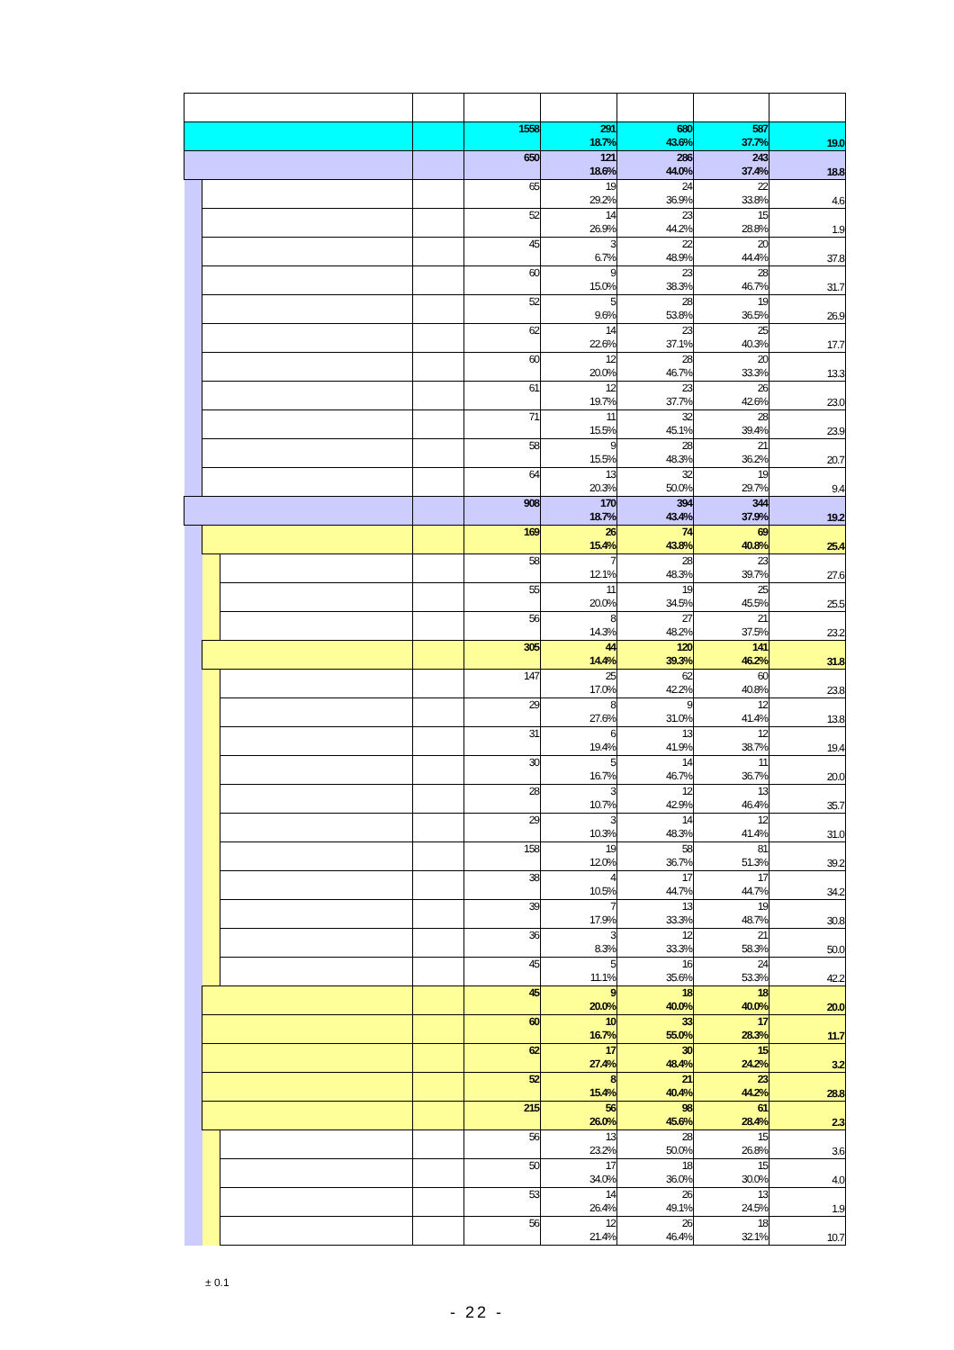| | | | | 1558 | 291 18.7% | 680 43.6% | 587 37.7% | 19.0 |
| | | | | 650 | 121 18.6% | 286 44.0% | 243 37.4% | 18.8 |
| | | | | 65 | 19 29.2% | 24 36.9% | 22 33.8% | 4.6 |
| | | | | 52 | 14 26.9% | 23 44.2% | 15 28.8% | 1.9 |
| | | | | 45 | 3 6.7% | 22 48.9% | 20 44.4% | 37.8 |
| | | | | 60 | 9 15.0% | 23 38.3% | 28 46.7% | 31.7 |
| | | | | 52 | 5 9.6% | 28 53.8% | 19 36.5% | 26.9 |
| | | | | 62 | 14 22.6% | 23 37.1% | 25 40.3% | 17.7 |
| | | | | 60 | 12 20.0% | 28 46.7% | 20 33.3% | 13.3 |
| | | | | 61 | 12 19.7% | 23 37.7% | 26 42.6% | 23.0 |
| | | | | 71 | 11 15.5% | 32 45.1% | 28 39.4% | 23.9 |
| | | | | 58 | 9 15.5% | 28 48.3% | 21 36.2% | 20.7 |
| | | | | 64 | 13 20.3% | 32 50.0% | 19 29.7% | 9.4 |
| | | | | 908 | 170 18.7% | 394 43.4% | 344 37.9% | 19.2 |
| | | | | 169 | 26 15.4% | 74 43.8% | 69 40.8% | 25.4 |
| | | | | 58 | 7 12.1% | 28 48.3% | 23 39.7% | 27.6 |
| | | | | 55 | 11 20.0% | 19 34.5% | 25 45.5% | 25.5 |
| | | | | 56 | 8 14.3% | 27 48.2% | 21 37.5% | 23.2 |
| | | | | 305 | 44 14.4% | 120 39.3% | 141 46.2% | 31.8 |
| | | | | 147 | 25 17.0% | 62 42.2% | 60 40.8% | 23.8 |
| | | | | 29 | 8 27.6% | 9 31.0% | 12 41.4% | 13.8 |
| | | | | 31 | 6 19.4% | 13 41.9% | 12 38.7% | 19.4 |
| | | | | 30 | 5 16.7% | 14 46.7% | 11 36.7% | 20.0 |
| | | | | 28 | 3 10.7% | 12 42.9% | 13 46.4% | 35.7 |
| | | | | 29 | 3 10.3% | 14 48.3% | 12 41.4% | 31.0 |
| | | | | 158 | 19 12.0% | 58 36.7% | 81 51.3% | 39.2 |
| | | | | 38 | 4 10.5% | 17 44.7% | 17 44.7% | 34.2 |
| | | | | 39 | 7 17.9% | 13 33.3% | 19 48.7% | 30.8 |
| | | | | 36 | 3 8.3% | 12 33.3% | 21 58.3% | 50.0 |
| | | | | 45 | 5 11.1% | 16 35.6% | 24 53.3% | 42.2 |
| | | | | 45 | 9 20.0% | 18 40.0% | 18 40.0% | 20.0 |
| | | | | 60 | 10 16.7% | 33 55.0% | 17 28.3% | 11.7 |
| | | | | 62 | 17 27.4% | 30 48.4% | 15 24.2% | 3.2 |
| | | | | 52 | 8 15.4% | 21 40.4% | 23 44.2% | 28.8 |
| | | | | 215 | 56 26.0% | 98 45.6% | 61 28.4% | 2.3 |
| | | | | 56 | 13 23.2% | 28 50.0% | 15 26.8% | 3.6 |
| | | | | 50 | 17 34.0% | 18 36.0% | 15 30.0% | 4.0 |
| | | | | 53 | 14 26.4% | 26 49.1% | 13 24.5% | 1.9 |
| | | | | 56 | 12 21.4% | 26 46.4% | 18 32.1% | 10.7 |
± 0.1
- 22 -